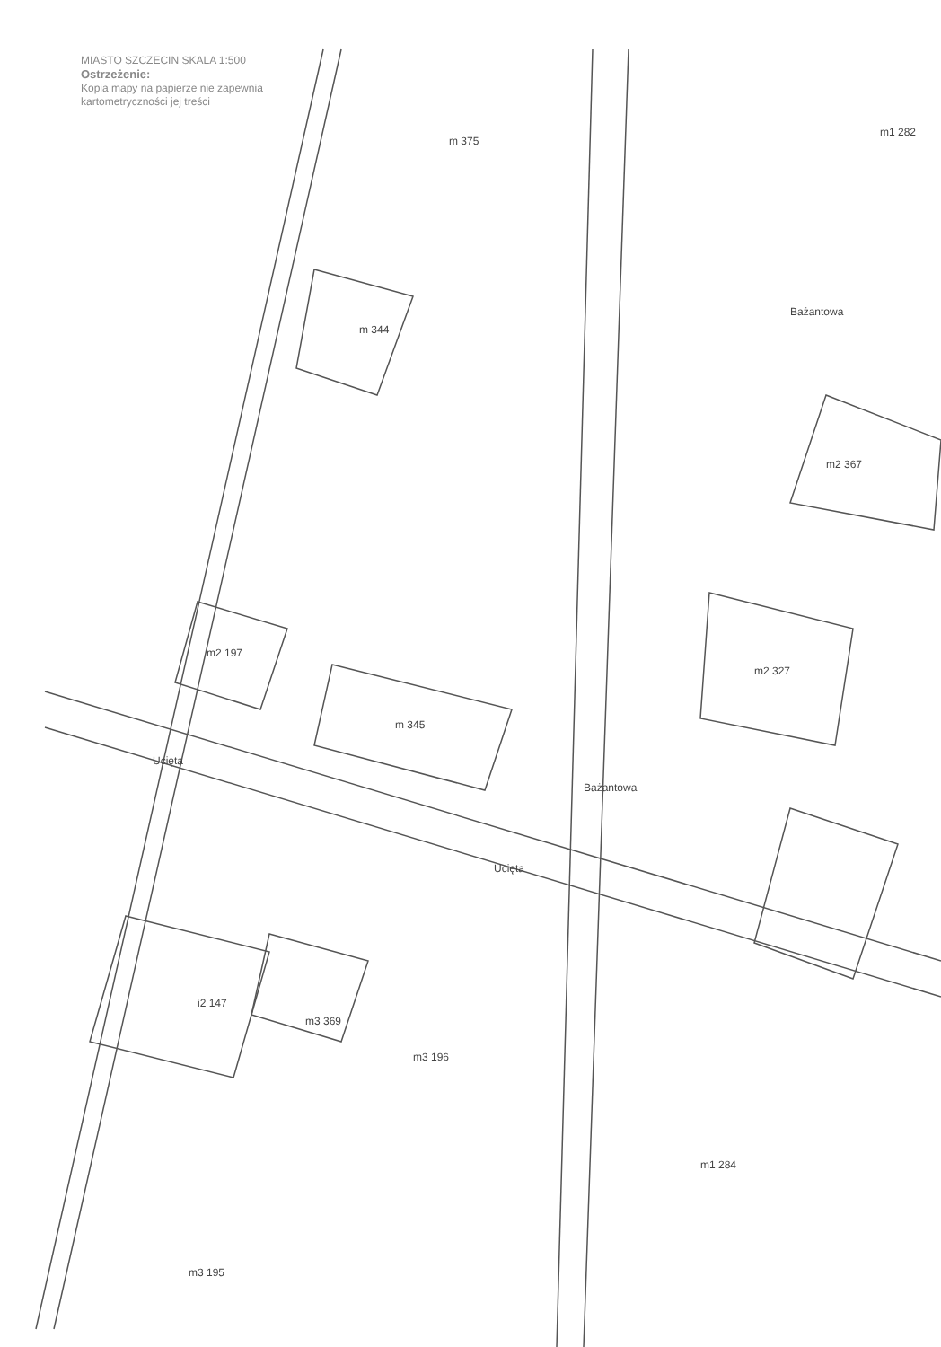MIASTO SZCZECIN SKALA 1:500
Ostrzeżenie:
Kopia mapy na papierze nie zapewnia
kartometryczności jej treści
m 375
m 344
m2 197
m 345
m2 327
m2 367
m1 282
i2 147
m3 369
m3 196
m1 284
m3 195
Bażantowa
Ucięta
Ucięta
Bażantowa